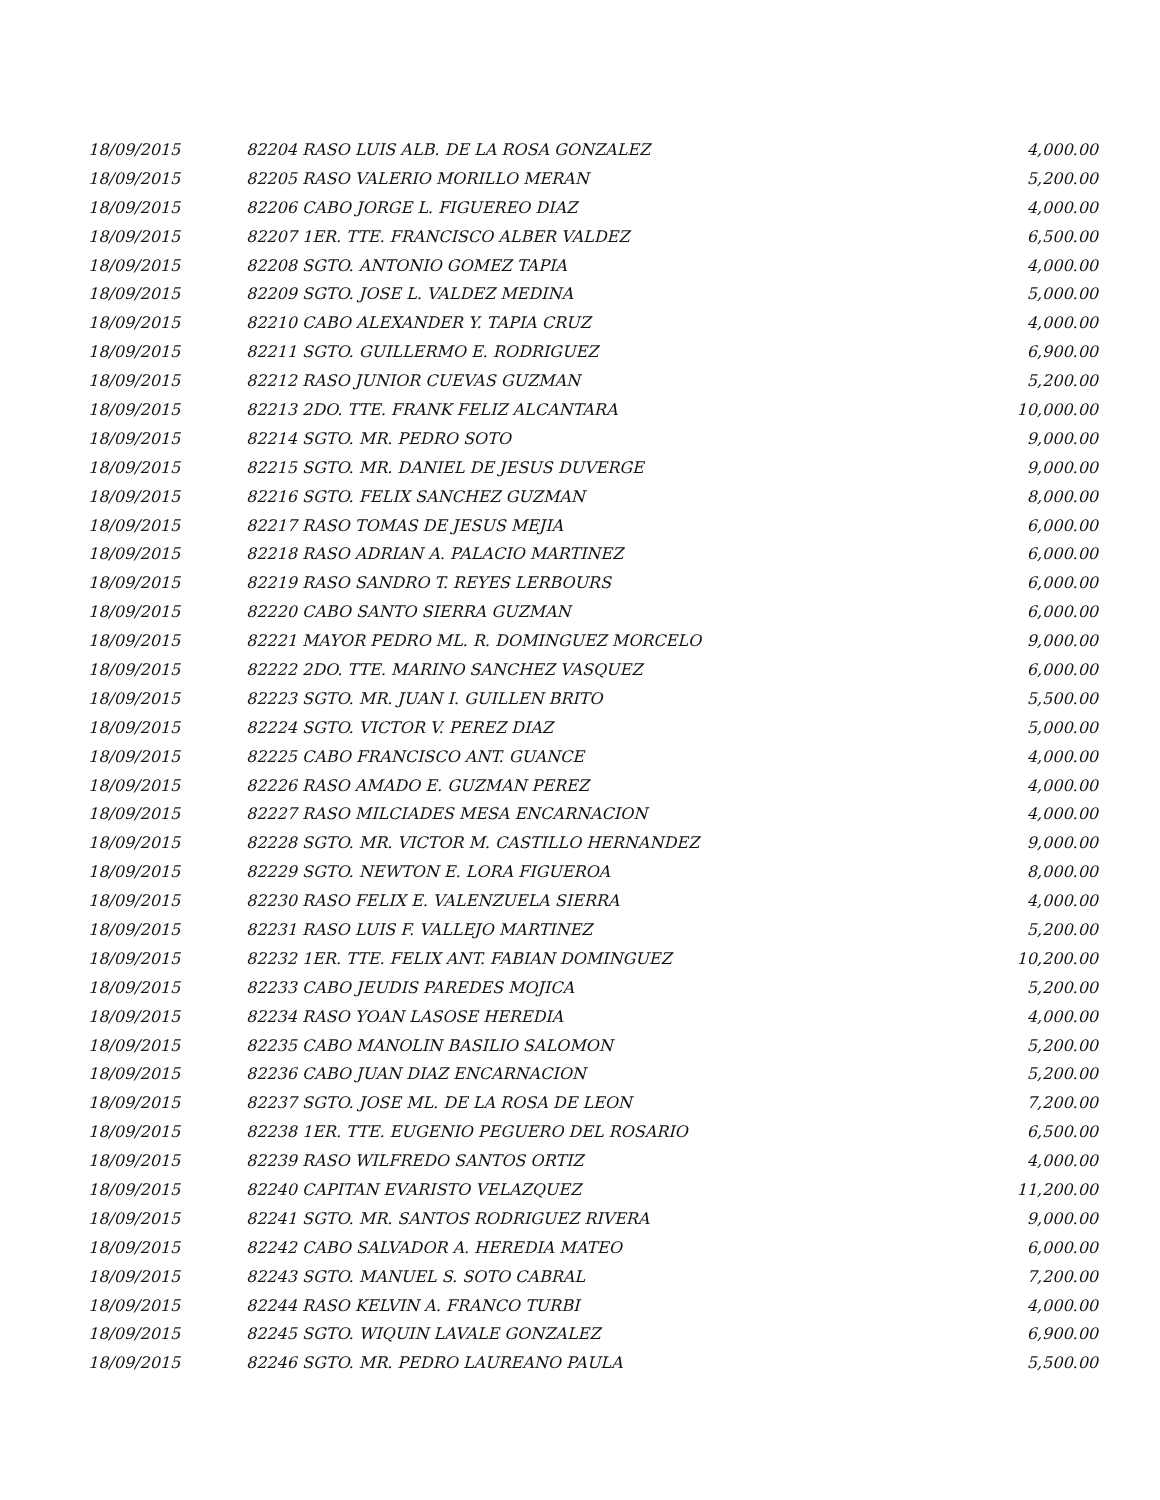| 18/09/2015 | 82204 RASO LUIS ALB. DE LA ROSA GONZALEZ | 4,000.00 |
| 18/09/2015 | 82205 RASO VALERIO MORILLO MERAN | 5,200.00 |
| 18/09/2015 | 82206 CABO JORGE L. FIGUEREO DIAZ | 4,000.00 |
| 18/09/2015 | 82207 1ER. TTE. FRANCISCO ALBER VALDEZ | 6,500.00 |
| 18/09/2015 | 82208 SGTO. ANTONIO GOMEZ TAPIA | 4,000.00 |
| 18/09/2015 | 82209 SGTO. JOSE L. VALDEZ MEDINA | 5,000.00 |
| 18/09/2015 | 82210 CABO ALEXANDER Y. TAPIA CRUZ | 4,000.00 |
| 18/09/2015 | 82211 SGTO. GUILLERMO E. RODRIGUEZ | 6,900.00 |
| 18/09/2015 | 82212 RASO JUNIOR CUEVAS GUZMAN | 5,200.00 |
| 18/09/2015 | 82213 2DO. TTE. FRANK FELIZ ALCANTARA | 10,000.00 |
| 18/09/2015 | 82214 SGTO. MR. PEDRO SOTO | 9,000.00 |
| 18/09/2015 | 82215 SGTO. MR. DANIEL DE JESUS DUVERGE | 9,000.00 |
| 18/09/2015 | 82216 SGTO. FELIX SANCHEZ GUZMAN | 8,000.00 |
| 18/09/2015 | 82217 RASO TOMAS DE JESUS MEJIA | 6,000.00 |
| 18/09/2015 | 82218 RASO ADRIAN A. PALACIO MARTINEZ | 6,000.00 |
| 18/09/2015 | 82219 RASO SANDRO T. REYES LERBOURS | 6,000.00 |
| 18/09/2015 | 82220 CABO SANTO SIERRA GUZMAN | 6,000.00 |
| 18/09/2015 | 82221 MAYOR PEDRO ML. R. DOMINGUEZ MORCELO | 9,000.00 |
| 18/09/2015 | 82222 2DO. TTE. MARINO SANCHEZ VASQUEZ | 6,000.00 |
| 18/09/2015 | 82223 SGTO. MR. JUAN I. GUILLEN BRITO | 5,500.00 |
| 18/09/2015 | 82224 SGTO. VICTOR V. PEREZ DIAZ | 5,000.00 |
| 18/09/2015 | 82225 CABO FRANCISCO ANT. GUANCE | 4,000.00 |
| 18/09/2015 | 82226 RASO AMADO E. GUZMAN PEREZ | 4,000.00 |
| 18/09/2015 | 82227 RASO MILCIADES MESA ENCARNACION | 4,000.00 |
| 18/09/2015 | 82228 SGTO. MR. VICTOR M. CASTILLO HERNANDEZ | 9,000.00 |
| 18/09/2015 | 82229 SGTO. NEWTON E. LORA FIGUEROA | 8,000.00 |
| 18/09/2015 | 82230 RASO FELIX E. VALENZUELA SIERRA | 4,000.00 |
| 18/09/2015 | 82231 RASO LUIS F. VALLEJO MARTINEZ | 5,200.00 |
| 18/09/2015 | 82232 1ER. TTE. FELIX ANT. FABIAN DOMINGUEZ | 10,200.00 |
| 18/09/2015 | 82233 CABO JEUDIS PAREDES MOJICA | 5,200.00 |
| 18/09/2015 | 82234 RASO YOAN LASOSE HEREDIA | 4,000.00 |
| 18/09/2015 | 82235 CABO MANOLIN BASILIO SALOMON | 5,200.00 |
| 18/09/2015 | 82236 CABO JUAN DIAZ ENCARNACION | 5,200.00 |
| 18/09/2015 | 82237 SGTO. JOSE ML. DE LA ROSA DE LEON | 7,200.00 |
| 18/09/2015 | 82238 1ER. TTE. EUGENIO PEGUERO DEL ROSARIO | 6,500.00 |
| 18/09/2015 | 82239 RASO WILFREDO SANTOS ORTIZ | 4,000.00 |
| 18/09/2015 | 82240 CAPITAN EVARISTO VELAZQUEZ | 11,200.00 |
| 18/09/2015 | 82241 SGTO. MR. SANTOS RODRIGUEZ RIVERA | 9,000.00 |
| 18/09/2015 | 82242 CABO SALVADOR A. HEREDIA MATEO | 6,000.00 |
| 18/09/2015 | 82243 SGTO. MANUEL S. SOTO CABRAL | 7,200.00 |
| 18/09/2015 | 82244 RASO KELVIN A. FRANCO TURBI | 4,000.00 |
| 18/09/2015 | 82245 SGTO. WIQUIN LAVALE GONZALEZ | 6,900.00 |
| 18/09/2015 | 82246 SGTO. MR. PEDRO LAUREANO PAULA | 5,500.00 |